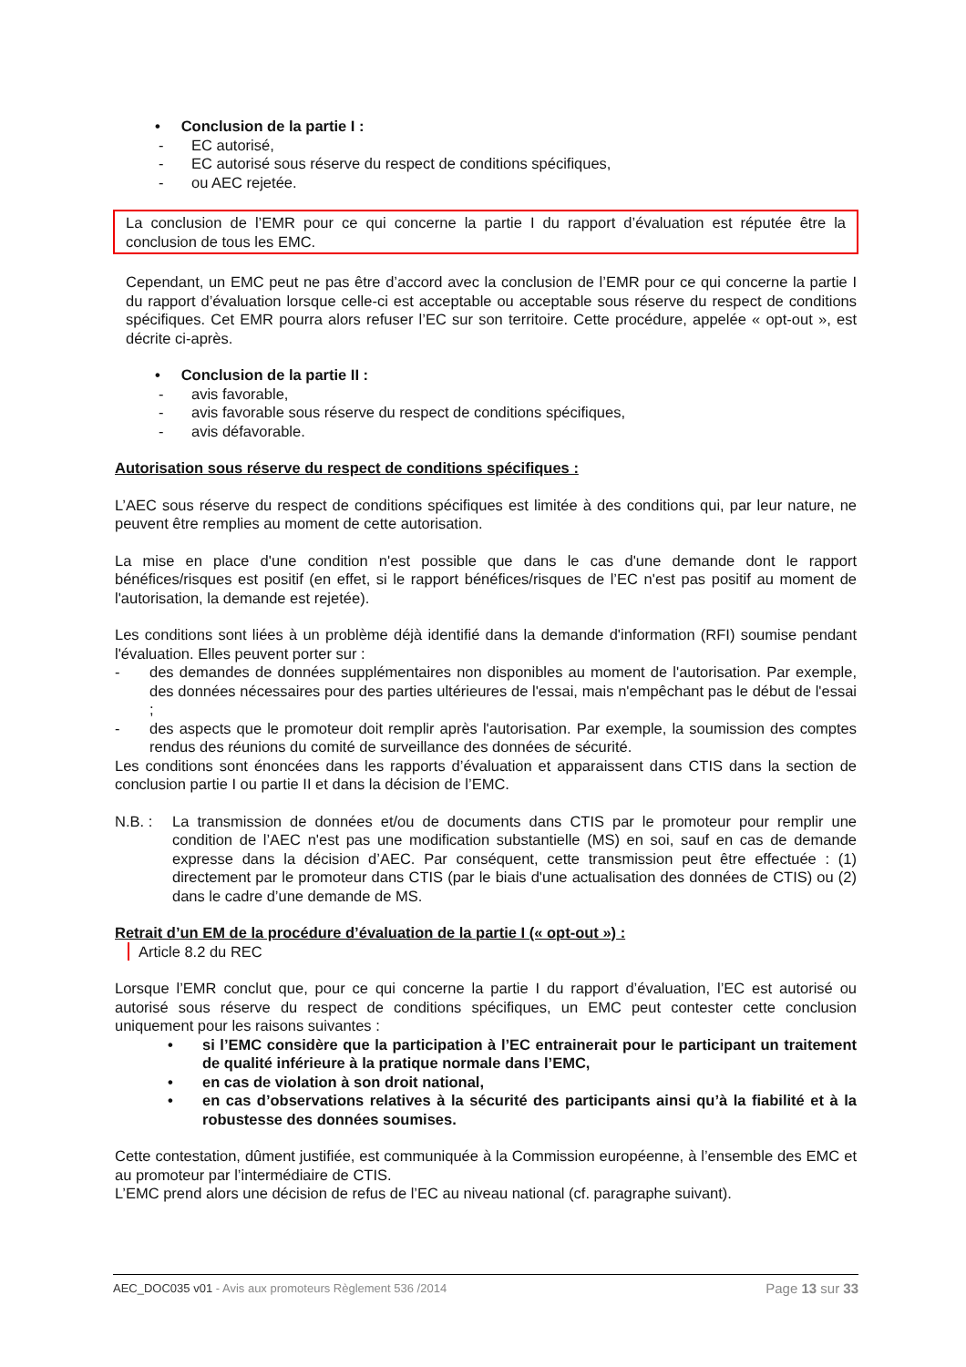• Conclusion de la partie I :
- EC autorisé,
- EC autorisé sous réserve du respect de conditions spécifiques,
- ou AEC rejetée.
La conclusion de l’EMR pour ce qui concerne la partie I du rapport d’évaluation est réputée être la conclusion de tous les EMC.
Cependant, un EMC peut ne pas être d’accord avec la conclusion de l’EMR pour ce qui concerne la partie I du rapport d’évaluation lorsque celle-ci est acceptable ou acceptable sous réserve du respect de conditions spécifiques. Cet EMR pourra alors refuser l’EC sur son territoire. Cette procédure, appelée « opt-out », est décrite ci-après.
• Conclusion de la partie II :
- avis favorable,
- avis favorable sous réserve du respect de conditions spécifiques,
- avis défavorable.
Autorisation sous réserve du respect de conditions spécifiques :
L’AEC sous réserve du respect de conditions spécifiques est limitée à des conditions qui, par leur nature, ne peuvent être remplies au moment de cette autorisation.
La mise en place d'une condition n'est possible que dans le cas d'une demande dont le rapport bénéfices/risques est positif (en effet, si le rapport bénéfices/risques de l’EC n'est pas positif au moment de l'autorisation, la demande est rejetée).
Les conditions sont liées à un problème déjà identifié dans la demande d'information (RFI) soumise pendant l'évaluation. Elles peuvent porter sur :
- des demandes de données supplémentaires non disponibles au moment de l'autorisation. Par exemple, des données nécessaires pour des parties ultérieures de l'essai, mais n'empêchant pas le début de l'essai ;
- des aspects que le promoteur doit remplir après l'autorisation. Par exemple, la soumission des comptes rendus des réunions du comité de surveillance des données de sécurité.
Les conditions sont énoncées dans les rapports d’évaluation et apparaissent dans CTIS dans la section de conclusion partie I ou partie II et dans la décision de l’EMC.
N.B. : La transmission de données et/ou de documents dans CTIS par le promoteur pour remplir une condition de l’AEC n'est pas une modification substantielle (MS) en soi, sauf en cas de demande expresse dans la décision d’AEC. Par conséquent, cette transmission peut être effectuée : (1) directement par le promoteur dans CTIS (par le biais d'une actualisation des données de CTIS) ou (2) dans le cadre d’une demande de MS.
Retrait d’un EM de la procédure d’évaluation de la partie I (« opt-out ») :
Article 8.2 du REC
Lorsque l’EMR conclut que, pour ce qui concerne la partie I du rapport d’évaluation, l’EC est autorisé ou autorisé sous réserve du respect de conditions spécifiques, un EMC peut contester cette conclusion uniquement pour les raisons suivantes :
• si l’EMC considère que la participation à l’EC entrainerait pour le participant un traitement de qualité inférieure à la pratique normale dans l’EMC,
• en cas de violation à son droit national,
• en cas d’observations relatives à la sécurité des participants ainsi qu’à la fiabilité et à la robustesse des données soumises.
Cette contestation, dûment justifiée, est communiquée à la Commission européenne, à l’ensemble des EMC et au promoteur par l’intermédiaire de CTIS.
L’EMC prend alors une décision de refus de l’EC au niveau national (cf. paragraphe suivant).
AEC_DOC035 v01 - Avis aux promoteurs Règlement 536 /2014 Page 13 sur 33